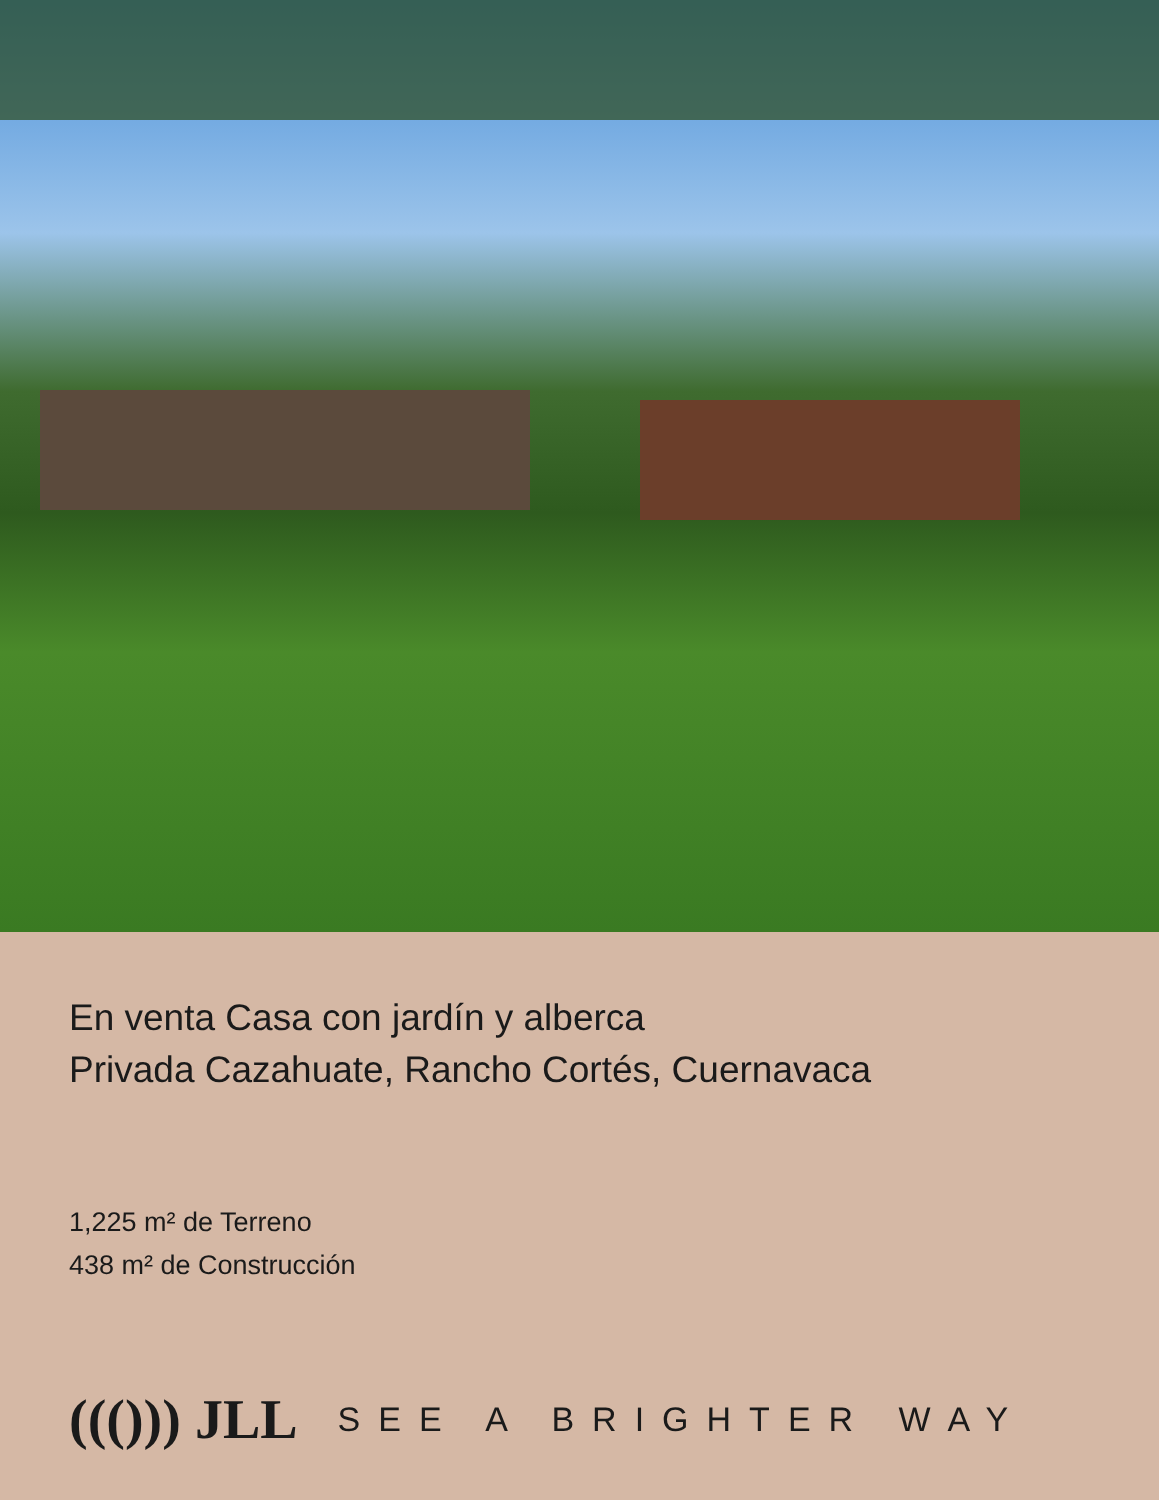En venta Casa con jardín y alberca
Privada Cazahuate, Rancho Cortés, Cuernavaca
1,225 m² de Terreno
438 m² de Construcción
((())) JLL SEE A BRIGHTER WAY